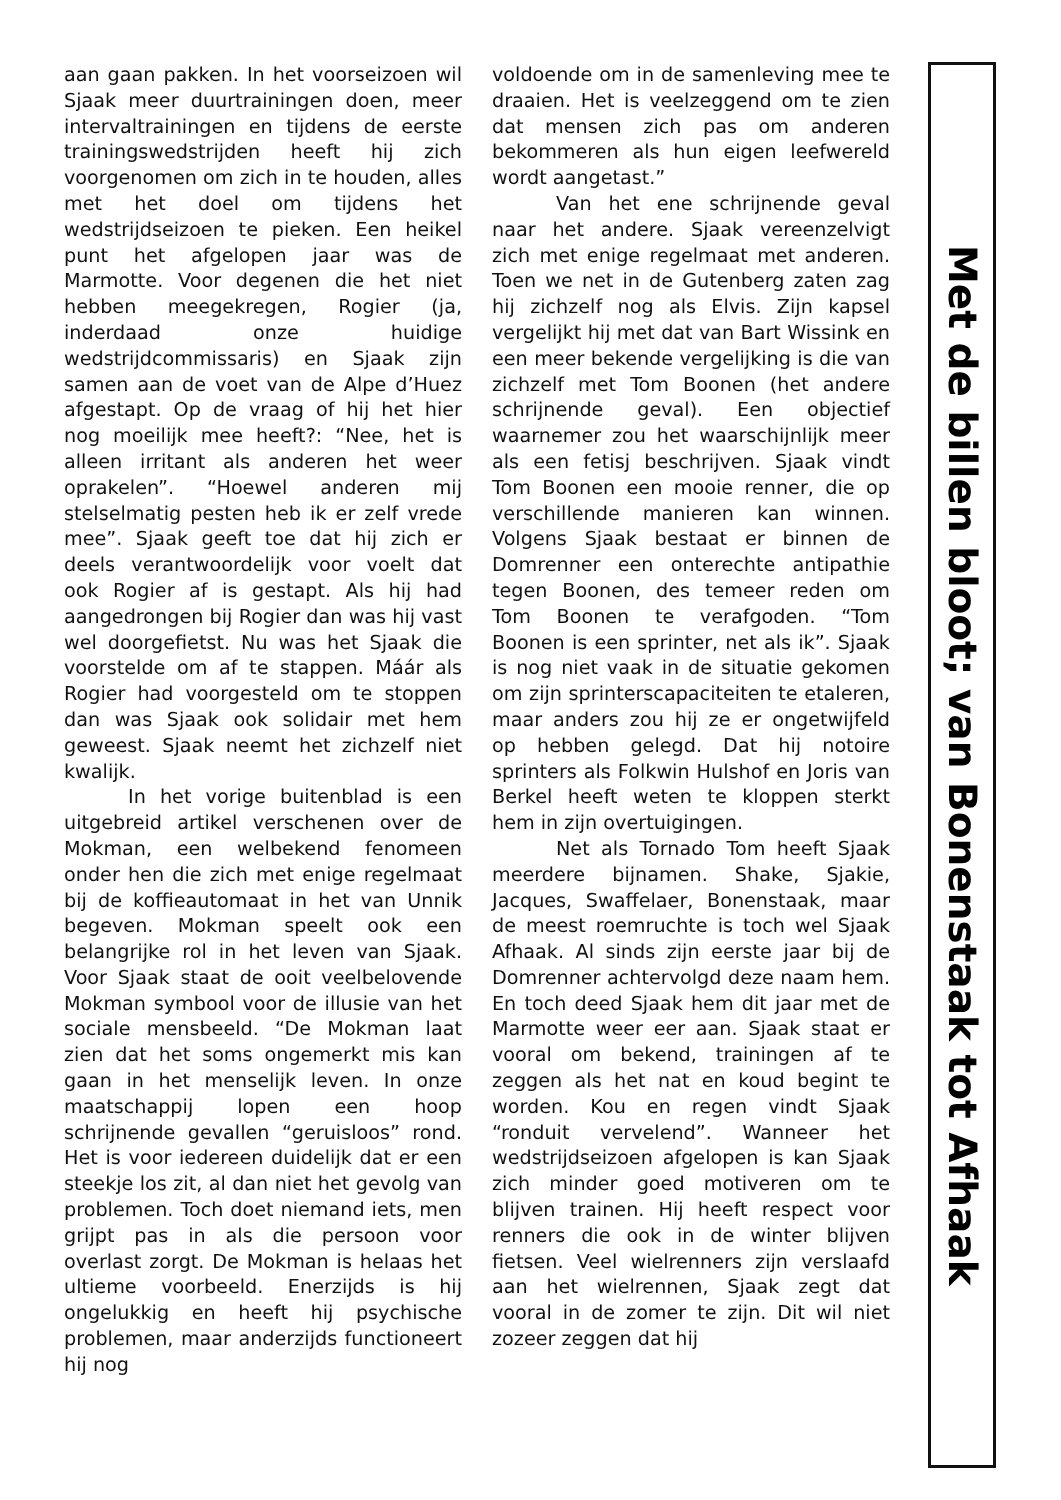aan gaan pakken. In het voorseizoen wil Sjaak meer duurtrainingen doen, meer intervaltrainingen en tijdens de eerste trainingswedstrijden heeft hij zich voorgenomen om zich in te houden, alles met het doel om tijdens het wedstrijdseizoen te pieken. Een heikel punt het afgelopen jaar was de Marmotte. Voor degenen die het niet hebben meegekregen, Rogier (ja, inderdaad onze huidige wedstrijdcommissaris) en Sjaak zijn samen aan de voet van de Alpe d’Huez afgestapt. Op de vraag of hij het hier nog moeilijk mee heeft?: “Nee, het is alleen irritant als anderen het weer oprakelen”. “Hoewel anderen mij stelselmatig pesten heb ik er zelf vrede mee”. Sjaak geeft toe dat hij zich er deels verantwoordelijk voor voelt dat ook Rogier af is gestapt. Als hij had aangedrongen bij Rogier dan was hij vast wel doorgefietst. Nu was het Sjaak die voorstelde om af te stappen. Máár als Rogier had voorgesteld om te stoppen dan was Sjaak ook solidair met hem geweest. Sjaak neemt het zichzelf niet kwalijk.
In het vorige buitenblad is een uitgebreid artikel verschenen over de Mokman, een welbekend fenomeen onder hen die zich met enige regelmaat bij de koffieautomaat in het van Unnik begeven. Mokman speelt ook een belangrijke rol in het leven van Sjaak. Voor Sjaak staat de ooit veelbelovende Mokman symbool voor de illusie van het sociale mensbeeld. “De Mokman laat zien dat het soms ongemerkt mis kan gaan in het menselijk leven. In onze maatschappij lopen een hoop schrijnende gevallen “geruisloos” rond. Het is voor iedereen duidelijk dat er een steekje los zit, al dan niet het gevolg van problemen. Toch doet niemand iets, men grijpt pas in als die persoon voor overlast zorgt. De Mokman is helaas het ultieme voorbeeld. Enerzijds is hij ongelukkig en heeft hij psychische problemen, maar anderzijds functioneert hij nog
voldoende om in de samenleving mee te draaien. Het is veelzeggend om te zien dat mensen zich pas om anderen bekommeren als hun eigen leefwereld wordt aangetast.”
Van het ene schrijnende geval naar het andere. Sjaak vereenzelvigt zich met enige regelmaat met anderen. Toen we net in de Gutenberg zaten zag hij zichzelf nog als Elvis. Zijn kapsel vergelijkt hij met dat van Bart Wissink en een meer bekende vergelijking is die van zichzelf met Tom Boonen (het andere schrijnende geval). Een objectief waarnemer zou het waarschijnlijk meer als een fetisj beschrijven. Sjaak vindt Tom Boonen een mooie renner, die op verschillende manieren kan winnen. Volgens Sjaak bestaat er binnen de Domrenner een onterechte antipathie tegen Boonen, des temeer reden om Tom Boonen te verafgoden. “Tom Boonen is een sprinter, net als ik”. Sjaak is nog niet vaak in de situatie gekomen om zijn sprinterscapaciteiten te etaleren, maar anders zou hij ze er ongetwijfeld op hebben gelegd. Dat hij notoire sprinters als Folkwin Hulshof en Joris van Berkel heeft weten te kloppen sterkt hem in zijn overtuigingen.
Net als Tornado Tom heeft Sjaak meerdere bijnamen. Shake, Sjakie, Jacques, Swaffelaer, Bonenstaak, maar de meest roemruchte is toch wel Sjaak Afhaak. Al sinds zijn eerste jaar bij de Domrenner achtervolgd deze naam hem. En toch deed Sjaak hem dit jaar met de Marmotte weer eer aan. Sjaak staat er vooral om bekend, trainingen af te zeggen als het nat en koud begint te worden. Kou en regen vindt Sjaak “ronduit vervelend”. Wanneer het wedstrijdseizoen afgelopen is kan Sjaak zich minder goed motiveren om te blijven trainen. Hij heeft respect voor renners die ook in de winter blijven fietsen. Veel wielrenners zijn verslaafd aan het wielrennen, Sjaak zegt dat vooral in de zomer te zijn. Dit wil niet zozeer zeggen dat hij
Met de billen bloot; van Bonenstaak tot Afhaak